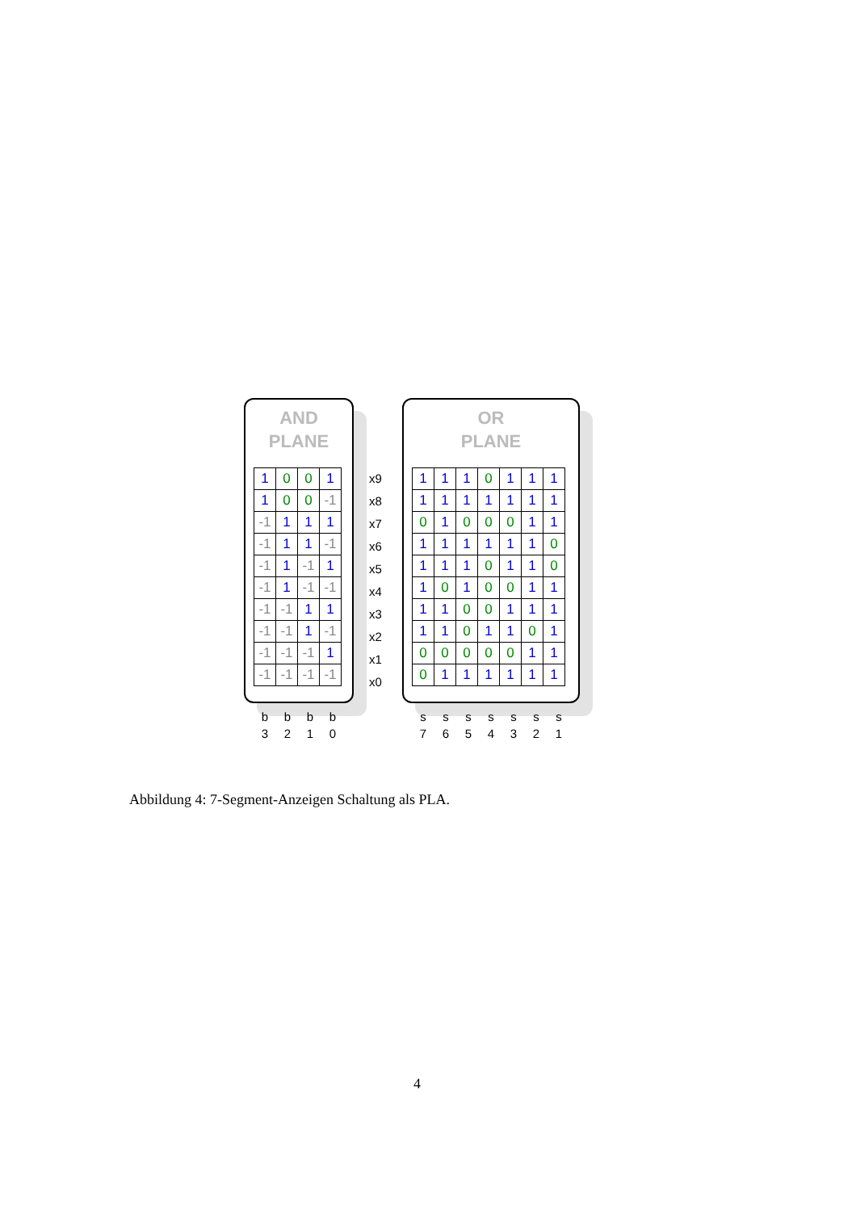AND
PLANE
| 1 | 0 | 0 | 1 |
| 1 | 0 | 0 | -1 |
| -1 | 1 | 1 | 1 |
| -1 | 1 | 1 | -1 |
| -1 | 1 | -1 | 1 |
| -1 | 1 | -1 | -1 |
| -1 | -1 | 1 | 1 |
| -1 | -1 | 1 | -1 |
| -1 | -1 | -1 | 1 |
| -1 | -1 | -1 | -1 |
x9
x8
x7
x6
x5
x4
x3
x2
x1
x0
OR
PLANE
| 1 | 1 | 1 | 0 | 1 | 1 | 1 |
| 1 | 1 | 1 | 1 | 1 | 1 | 1 |
| 0 | 1 | 0 | 0 | 0 | 1 | 1 |
| 1 | 1 | 1 | 1 | 1 | 1 | 0 |
| 1 | 1 | 1 | 0 | 1 | 1 | 0 |
| 1 | 0 | 1 | 0 | 0 | 1 | 1 |
| 1 | 1 | 0 | 0 | 1 | 1 | 1 |
| 1 | 1 | 0 | 1 | 1 | 0 | 1 |
| 0 | 0 | 0 | 0 | 0 | 1 | 1 |
| 0 | 1 | 1 | 1 | 1 | 1 | 1 |
b
3
b
2
b
1
b
0
s
7
s
6
s
5
s
4
s
3
s
2
s
1
Abbildung 4: 7-Segment-Anzeigen Schaltung als PLA.
4